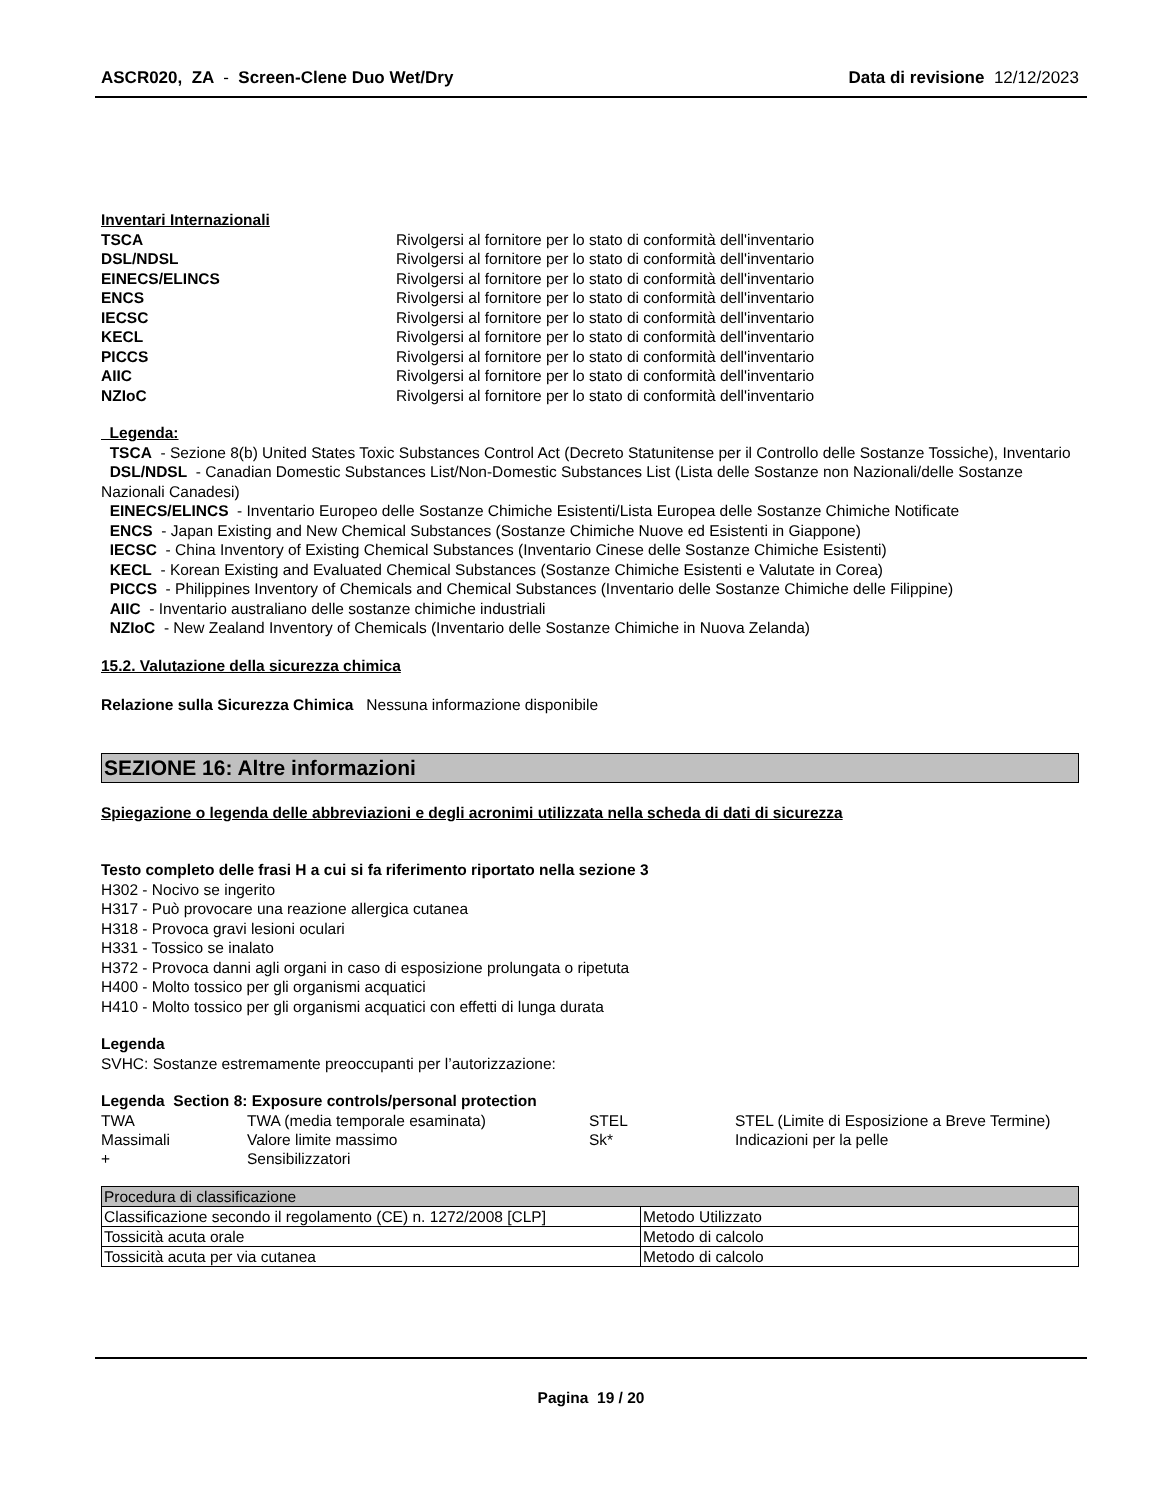ASCR020, ZA - Screen-Clene Duo Wet/Dry
Data di revisione 12/12/2023
Inventari Internazionali
| TSCA | Rivolgersi al fornitore per lo stato di conformità dell'inventario |
| DSL/NDSL | Rivolgersi al fornitore per lo stato di conformità dell'inventario |
| EINECS/ELINCS | Rivolgersi al fornitore per lo stato di conformità dell'inventario |
| ENCS | Rivolgersi al fornitore per lo stato di conformità dell'inventario |
| IECSC | Rivolgersi al fornitore per lo stato di conformità dell'inventario |
| KECL | Rivolgersi al fornitore per lo stato di conformità dell'inventario |
| PICCS | Rivolgersi al fornitore per lo stato di conformità dell'inventario |
| AIIC | Rivolgersi al fornitore per lo stato di conformità dell'inventario |
| NZIoC | Rivolgersi al fornitore per lo stato di conformità dell'inventario |
Legenda:
TSCA - Sezione 8(b) United States Toxic Substances Control Act (Decreto Statunitense per il Controllo delle Sostanze Tossiche), Inventario
DSL/NDSL - Canadian Domestic Substances List/Non-Domestic Substances List (Lista delle Sostanze non Nazionali/delle Sostanze Nazionali Canadesi)
EINECS/ELINCS - Inventario Europeo delle Sostanze Chimiche Esistenti/Lista Europea delle Sostanze Chimiche Notificate
ENCS - Japan Existing and New Chemical Substances (Sostanze Chimiche Nuove ed Esistenti in Giappone)
IECSC - China Inventory of Existing Chemical Substances (Inventario Cinese delle Sostanze Chimiche Esistenti)
KECL - Korean Existing and Evaluated Chemical Substances (Sostanze Chimiche Esistenti e Valutate in Corea)
PICCS - Philippines Inventory of Chemicals and Chemical Substances (Inventario delle Sostanze Chimiche delle Filippine)
AIIC - Inventario australiano delle sostanze chimiche industriali
NZIoC - New Zealand Inventory of Chemicals (Inventario delle Sostanze Chimiche in Nuova Zelanda)
15.2. Valutazione della sicurezza chimica
Relazione sulla Sicurezza Chimica Nessuna informazione disponibile
SEZIONE 16: Altre informazioni
Spiegazione o legenda delle abbreviazioni e degli acronimi utilizzata nella scheda di dati di sicurezza
Testo completo delle frasi H a cui si fa riferimento riportato nella sezione 3
H302 - Nocivo se ingerito
H317 - Può provocare una reazione allergica cutanea
H318 - Provoca gravi lesioni oculari
H331 - Tossico se inalato
H372 - Provoca danni agli organi in caso di esposizione prolungata o ripetuta
H400 - Molto tossico per gli organismi acquatici
H410 - Molto tossico per gli organismi acquatici con effetti di lunga durata
Legenda
SVHC: Sostanze estremamente preoccupanti per l’autorizzazione:
Legenda Section 8: Exposure controls/personal protection
| TWA | TWA (media temporale esaminata) | STEL | STEL (Limite di Esposizione a Breve Termine) |
| Massimali | Valore limite massimo | Sk* | Indicazioni per la pelle |
| + | Sensibilizzatori | | |
| Procedura di classificazione | |
| --- | --- |
| Classificazione secondo il regolamento (CE) n. 1272/2008 [CLP] | Metodo Utilizzato |
| Tossicità acuta orale | Metodo di calcolo |
| Tossicità acuta per via cutanea | Metodo di calcolo |
Pagina 19 / 20